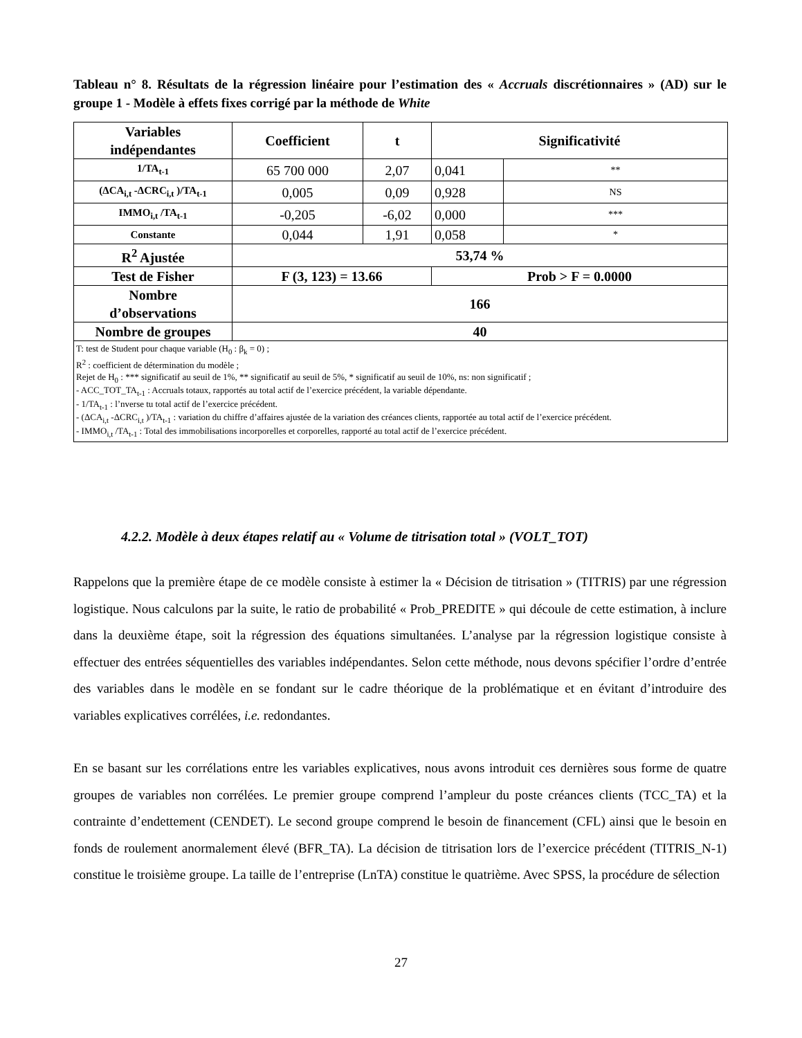Tableau n° 8. Résultats de la régression linéaire pour l’estimation des « Accruals discrétionnaires » (AD) sur le groupe 1 - Modèle à effets fixes corrigé par la méthode de White
| Variables indépendantes | Coefficient | t | Significativité | |
| --- | --- | --- | --- | --- |
| 1/TA<sub>t-1</sub> | 65 700 000 | 2,07 | 0,041 | ** |
| (ΔCA<sub>i,t</sub> -ΔCRC<sub>i,t</sub> )/TA<sub>t-1</sub> | 0,005 | 0,09 | 0,928 | NS |
| IMMO<sub>i,t</sub> /TA<sub>t-1</sub> | -0,205 | -6,02 | 0,000 | *** |
| Constante | 0,044 | 1,91 | 0,058 | * |
| R<sup>2</sup> Ajustée | 53,74 % | | | |
| Test de Fisher | F (3, 123) = 13.66 | | Prob > F = 0.0000 | |
| Nombre d’observations | 166 | | | |
| Nombre de groupes | 40 | | | |
| T: test de Student pour chaque variable (H<sub>0</sub> : β<sub>k</sub> = 0) ; R<sup>2</sup> : coefficient de détermination du modèle ; Rejet de H<sub>0</sub> : *** significatif au seuil de 1%, ** significatif au seuil de 5%, * significatif au seuil de 10%, ns: non significatif ; - ACC_TOT_TA<sub>t-1</sub> : Accruals totaux, rapportés au total actif de l’exercice précédent, la variable dépendante. - 1/TA<sub>t-1</sub> : l’nverse tu total actif de l’exercice précédent. - (ΔCA<sub>i,t</sub> -ΔCRC<sub>i,t</sub> )/TA<sub>t-1</sub> : variation du chiffre d’affaires ajustée de la variation des créances clients, rapportée au total actif de l’exercice précédent. - IMMO<sub>i,t</sub> /TA<sub>t-1</sub> : Total des immobilisations incorporelles et corporelles, rapporté au total actif de l’exercice précédent. | | | | |
4.2.2. Modèle à deux étapes relatif au « Volume de titrisation total » (VOLT_TOT)
Rappelons que la première étape de ce modèle consiste à estimer la « Décision de titrisation » (TITRIS) par une régression logistique. Nous calculons par la suite, le ratio de probabilité « Prob_PREDITE » qui découle de cette estimation, à inclure dans la deuxième étape, soit la régression des équations simultanées. L’analyse par la régression logistique consiste à effectuer des entrées séquentielles des variables indépendantes. Selon cette méthode, nous devons spécifier l’ordre d’entrée des variables dans le modèle en se fondant sur le cadre théorique de la problématique et en évitant d’introduire des variables explicatives corrélées, i.e. redondantes.
En se basant sur les corrélations entre les variables explicatives, nous avons introduit ces dernières sous forme de quatre groupes de variables non corrélées. Le premier groupe comprend l’ampleur du poste créances clients (TCC_TA) et la contrainte d’endettement (CENDET). Le second groupe comprend le besoin de financement (CFL) ainsi que le besoin en fonds de roulement anormalement élevé (BFR_TA). La décision de titrisation lors de l’exercice précédent (TITRIS_N-1) constitue le troisième groupe. La taille de l’entreprise (LnTA) constitue le quatrième. Avec SPSS, la procédure de sélection
27